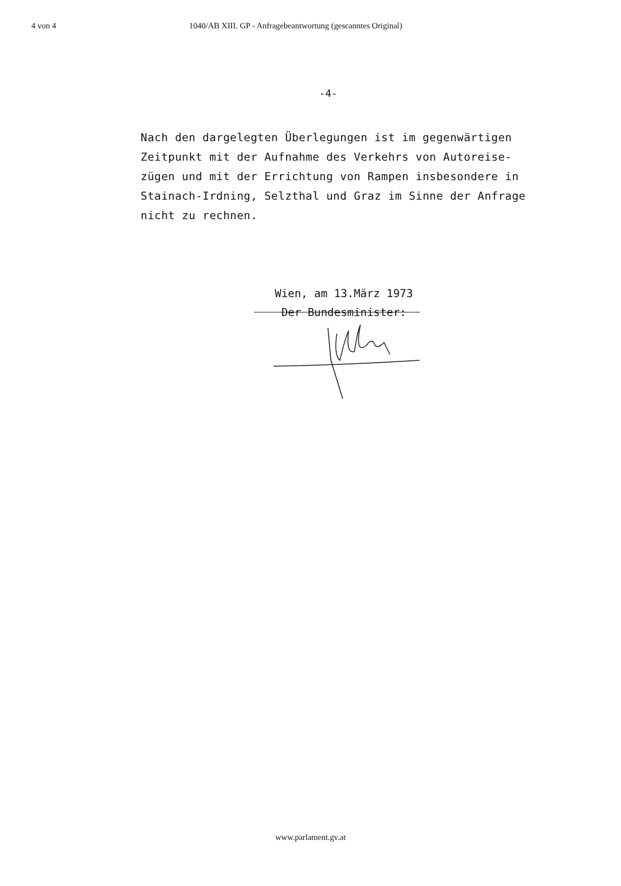4 von 4 1040/AB XIII. GP - Anfragebeantwortung (gescanntes Original)
-4-
Nach den dargelegten Überlegungen ist im gegenwärtigen Zeitpunkt mit der Aufnahme des Verkehrs von Autoreise-
zügen und mit der Errichtung von Rampen insbesondere in Stainach-Irdning, Selzthal und Graz im Sinne der Anfrage nicht zu rechnen.
Wien, am 13.März 1973
Der Bundesminister:
www.parlament.gv.at